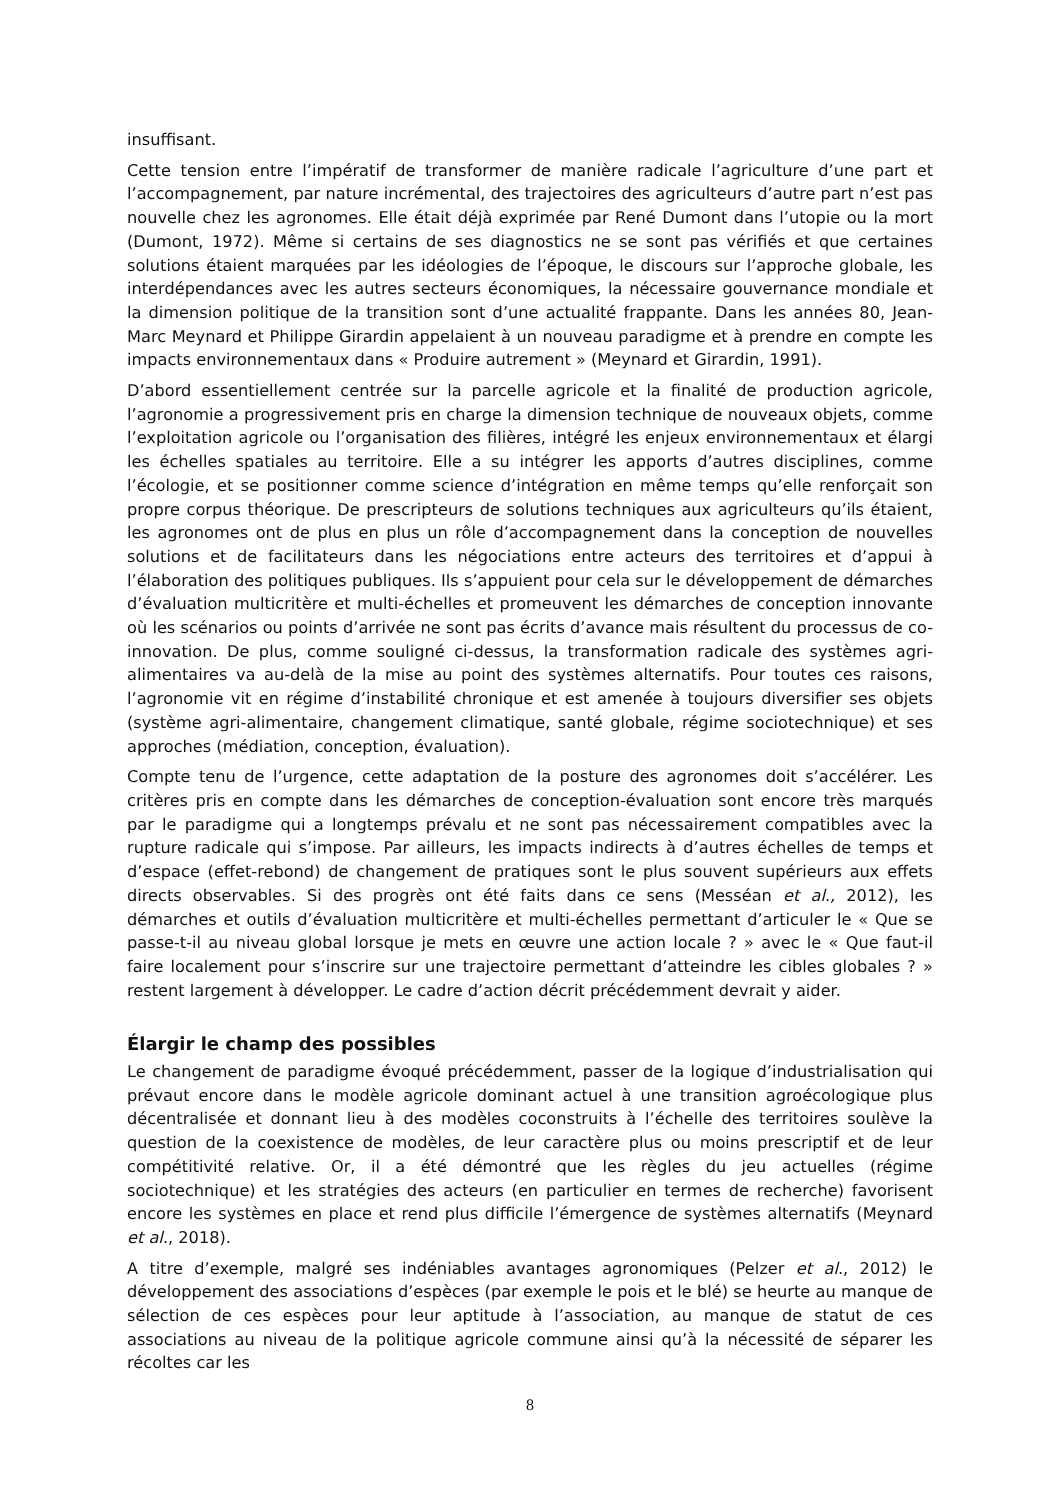insuffisant.
Cette tension entre l’impératif de transformer de manière radicale l’agriculture d’une part et l’accompagnement, par nature incrémental, des trajectoires des agriculteurs d’autre part n’est pas nouvelle chez les agronomes. Elle était déjà exprimée par René Dumont dans l’utopie ou la mort (Dumont, 1972). Même si certains de ses diagnostics ne se sont pas vérifiés et que certaines solutions étaient marquées par les idéologies de l’époque, le discours sur l’approche globale, les interdépendances avec les autres secteurs économiques, la nécessaire gouvernance mondiale et la dimension politique de la transition sont d’une actualité frappante. Dans les années 80, Jean-Marc Meynard et Philippe Girardin appelaient à un nouveau paradigme et à prendre en compte les impacts environnementaux dans « Produire autrement » (Meynard et Girardin, 1991).
D’abord essentiellement centrée sur la parcelle agricole et la finalité de production agricole, l’agronomie a progressivement pris en charge la dimension technique de nouveaux objets, comme l’exploitation agricole ou l’organisation des filières, intégré les enjeux environnementaux et élargi les échelles spatiales au territoire. Elle a su intégrer les apports d’autres disciplines, comme l’écologie, et se positionner comme science d’intégration en même temps qu’elle renforçait son propre corpus théorique. De prescripteurs de solutions techniques aux agriculteurs qu’ils étaient, les agronomes ont de plus en plus un rôle d’accompagnement dans la conception de nouvelles solutions et de facilitateurs dans les négociations entre acteurs des territoires et d’appui à l’élaboration des politiques publiques. Ils s’appuient pour cela sur le développement de démarches d’évaluation multicritère et multi-échelles et promeuvent les démarches de conception innovante où les scénarios ou points d’arrivée ne sont pas écrits d’avance mais résultent du processus de co-innovation. De plus, comme souligné ci-dessus, la transformation radicale des systèmes agri-alimentaires va au-delà de la mise au point des systèmes alternatifs. Pour toutes ces raisons, l’agronomie vit en régime d’instabilité chronique et est amenée à toujours diversifier ses objets (système agri-alimentaire, changement climatique, santé globale, régime sociotechnique) et ses approches (médiation, conception, évaluation).
Compte tenu de l’urgence, cette adaptation de la posture des agronomes doit s’accélérer. Les critères pris en compte dans les démarches de conception-évaluation sont encore très marqués par le paradigme qui a longtemps prévalu et ne sont pas nécessairement compatibles avec la rupture radicale qui s’impose. Par ailleurs, les impacts indirects à d’autres échelles de temps et d’espace (effet-rebond) de changement de pratiques sont le plus souvent supérieurs aux effets directs observables. Si des progrès ont été faits dans ce sens (Messéan et al., 2012), les démarches et outils d’évaluation multicritère et multi-échelles permettant d’articuler le « Que se passe-t-il au niveau global lorsque je mets en œuvre une action locale ? » avec le « Que faut-il faire localement pour s’inscrire sur une trajectoire permettant d’atteindre les cibles globales ? » restent largement à développer. Le cadre d’action décrit précédemment devrait y aider.
Élargir le champ des possibles
Le changement de paradigme évoqué précédemment, passer de la logique d’industrialisation qui prévaut encore dans le modèle agricole dominant actuel à une transition agroécologique plus décentralisée et donnant lieu à des modèles coconstruits à l’échelle des territoires soulève la question de la coexistence de modèles, de leur caractère plus ou moins prescriptif et de leur compétitivité relative. Or, il a été démontré que les règles du jeu actuelles (régime sociotechnique) et les stratégies des acteurs (en particulier en termes de recherche) favorisent encore les systèmes en place et rend plus difficile l’émergence de systèmes alternatifs (Meynard et al., 2018).
A titre d’exemple, malgré ses indéniables avantages agronomiques (Pelzer et al., 2012) le développement des associations d’espèces (par exemple le pois et le blé) se heurte au manque de sélection de ces espèces pour leur aptitude à l’association, au manque de statut de ces associations au niveau de la politique agricole commune ainsi qu’à la nécessité de séparer les récoltes car les
8